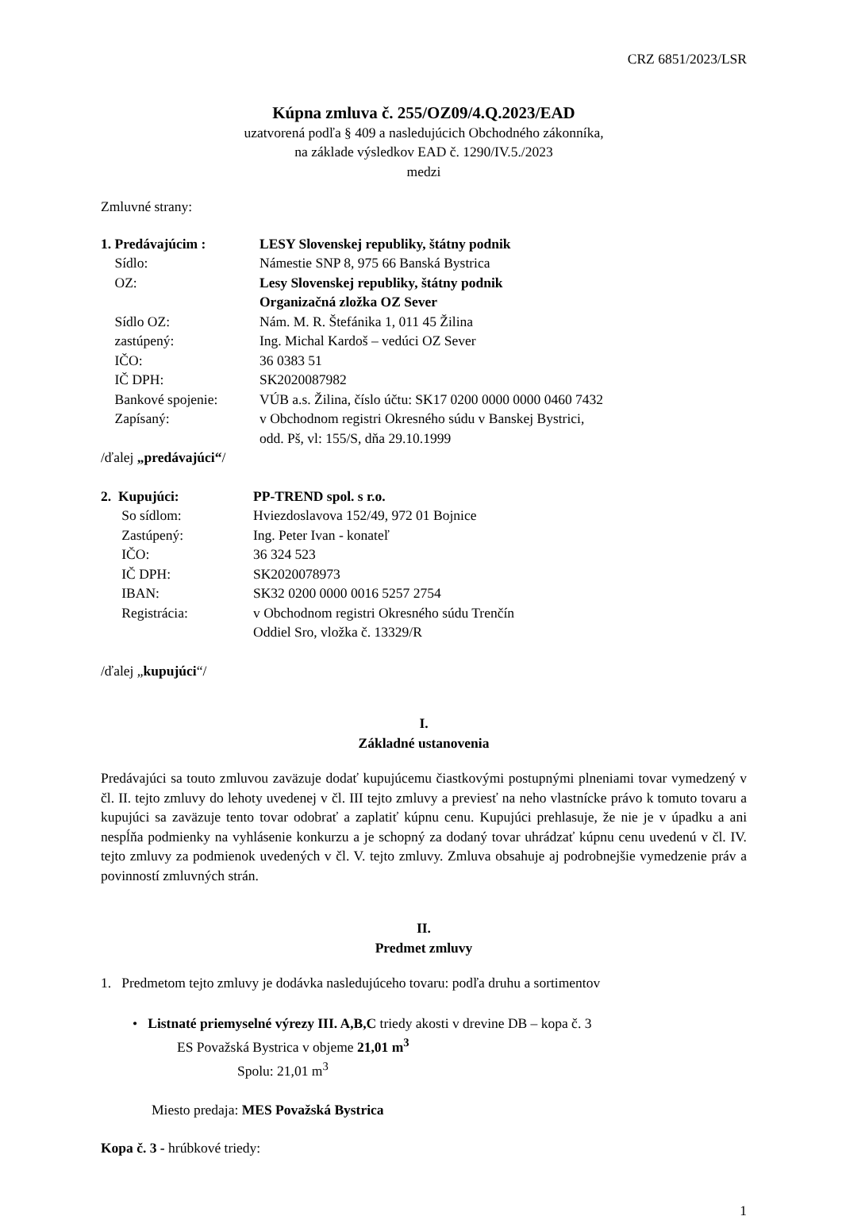CRZ 6851/2023/LSR
Kúpna zmluva č. 255/OZ09/4.Q.2023/EAD
uzatvorená podľa § 409 a nasledujúcich Obchodného zákonníka,
na základe výsledkov EAD č. 1290/IV.5./2023
medzi
Zmluvné strany:
| 1. Predávajúcim : | LESY Slovenskej republiky, štátny podnik |
| Sídlo: | Námestie SNP 8, 975 66 Banská Bystrica |
| OZ: | Lesy Slovenskej republiky, štátny podnik Organizačná zložka OZ Sever |
| Sídlo OZ: | Nám. M. R. Štefánika 1, 011 45 Žilina |
| zastúpený: | Ing. Michal Kardoš – vedúci OZ Sever |
| IČO: | 36 0383 51 |
| IČ DPH: | SK2020087982 |
| Bankové spojenie: | VÚB a.s. Žilina, číslo účtu: SK17 0200 0000 0000 0460 7432 |
| Zapísaný: | v Obchodnom registri Okresného súdu v Banskej Bystrici, odd. Pš, vl: 155/S, dňa 29.10.1999 |
/ďalej „predávajúci“/
| 2. Kupujúci: | PP-TREND spol. s r.o. |
| So sídlom: | Hviezdoslavova 152/49, 972 01 Bojnice |
| Zastúpený: | Ing. Peter Ivan - konateľ |
| IČO: | 36 324 523 |
| IČ DPH: | SK2020078973 |
| IBAN: | SK32 0200 0000 0016 5257 2754 |
| Registrácia: | v Obchodnom registri Okresného súdu Trenčín Oddiel Sro, vložka č. 13329/R |
/ďalej „kupujúci“/
I.
Základné ustanovenia
Predávajúci sa touto zmluvou zaväzuje dodať kupujúcemu čiastkovými postupnými plneniami tovar vymedzený v čl. II. tejto zmluvy do lehoty uvedenej v čl. III tejto zmluvy a previesť na neho vlastnícke právo k tomuto tovaru a kupujúci sa zaväzuje tento tovar odobrať a zaplatiť kúpnu cenu. Kupujúci prehlasuje, že nie je v úpadku a ani nespĺňa podmienky na vyhlásenie konkurzu a je schopný za dodaný tovar uhrádzať kúpnu cenu uvedenú v čl. IV. tejto zmluvy za podmienok uvedených v čl. V. tejto zmluvy. Zmluva obsahuje aj podrobnejšie vymedzenie práv a povinností zmluvných strán.
II.
Predmet zmluvy
1. Predmetom tejto zmluvy je dodávka nasledujúceho tovaru: podľa druhu a sortimentov
• Listnaté priemyselné výrezy III. A,B,C triedy akosti v drevine DB – kopa č. 3
ES Považská Bystrica v objeme 21,01 m<sup>3</sup>
Spolu: 21,01 m<sup>3</sup>
Miesto predaja: MES Považská Bystrica
Kopa č. 3 - hrúbkové triedy:
1